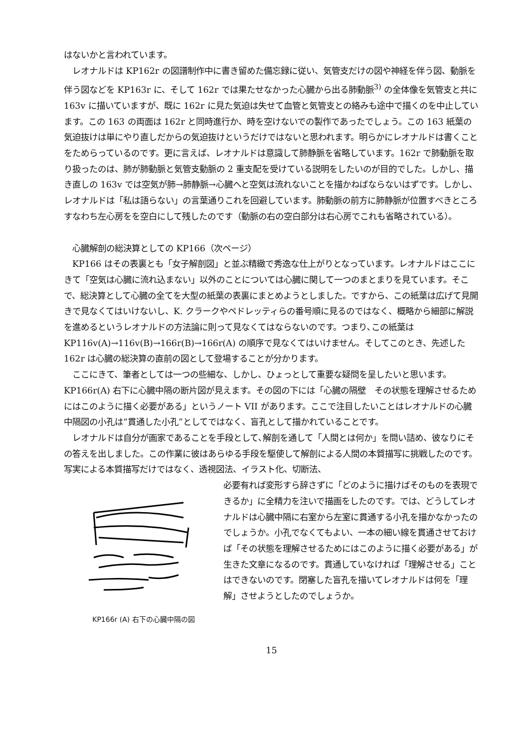はないかと言われています。
　レオナルドは KP162r の図譜制作中に書き留めた備忘録に従い、気管支だけの図や神経を伴う図、動脈を伴う図などを KP163r に、そして 162r では果たせなかった心臓から出る肺動脈<sup>3)</sup> の全体像を気管支と共に 163v に描いていますが、既に 162r に見た気迫は失せて血管と気管支との絡みも途中で描くのを中止しています。この 163 の両面は 162r と同時進行か、時を空けないでの製作であったでしょう。この 163 紙葉の気迫抜けは単にやり直しだからの気迫抜けというだけではないと思われます。明らかにレオナルドは書くことをためらっているのです。更に言えば、レオナルドは意識して肺静脈を省略しています。162r で肺動脈を取り扱ったのは、肺が肺動脈と気管支動脈の 2 重支配を受けている説明をしたいのが目的でした。しかし、描き直しの 163v では空気が肺→肺静脈→心臓へと空気は流れないことを描かねばならないはずです。しかし、レオナルドは「私は語らない」の言葉通りこれを回避しています。肺動脈の前方に肺静脈が位置すべきところすなわち左心房をを空白にして残したのです（動脈の右の空白部分は右心房でこれも省略されている）。
　心臓解剖の総決算としての KP166（次ページ）
　KP166 はその表裏とも「女子解剖図」と並ぶ精緻で秀逸な仕上がりとなっています。レオナルドはここにきて「空気は心臓に流れ込まない」以外のことについては心臓に関して一つのまとまりを見ています。そこで、総決算として心臓の全てを大型の紙葉の表裏にまとめようとしました。ですから、この紙葉は広げて見開きで見なくてはいけないし、K. クラークやペドレッティらの番号順に見るのではなく、概略から細部に解説を進めるというレオナルドの方法論に則って見なくてはならないのです。つまり､この紙葉は KP116v(A)→116v(B)→166r(B)→166r(A) の順序で見なくてはいけません。そしてこのとき、先述した 162r は心臓の総決算の直前の図として登場することが分かります。
　ここにきて、筆者としては一つの些細な、しかし、ひょっとして重要な疑問を呈したいと思います。KP166r(A) 右下に心臓中隔の断片図が見えます。その図の下には「心臓の隔壁　その状態を理解させるためにはこのように描く必要がある」というノート VII があります。ここで注目したいことはレオナルドの心臓中隔図の小孔は“貫通した小孔”としてではなく、盲孔として描かれていることです。
　レオナルドは自分が画家であることを手段として､解剖を通して「人間とは何か」を問い詰め、彼なりにその答えを出しました。この作業に彼はあらゆる手段を駆使して解剖による人間の本質描写に挑戦したのです。写実による本質描写だけではなく、透視図法、イラスト化、切断法、
KP166r (A) 右下の心臓中隔の図
必要有れば変形すら辞さずに「どのように描けばそのものを表現できるか」に全精力を注いで描画をしたのです。では、どうしてレオナルドは心臓中隔に右室から左室に貫通する小孔を描かなかったのでしょうか。小孔でなくてもよい、一本の細い線を貫通させておけば「その状態を理解させるためにはこのように描く必要がある」が生きた文章になるのです。貫通していなければ「理解させる」ことはできないのです。閉塞した盲孔を描いてレオナルドは何を「理解」させようとしたのでしょうか。
15